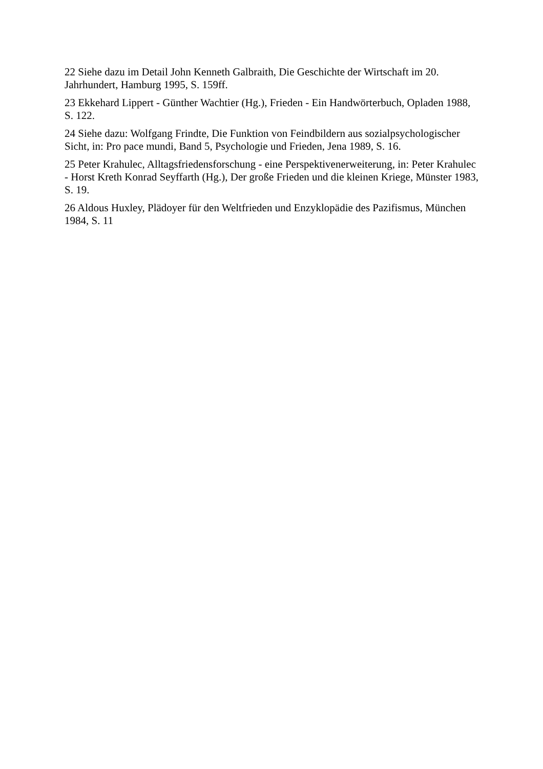22 Siehe dazu im Detail John Kenneth Galbraith, Die Geschichte der Wirtschaft im 20. Jahrhundert, Hamburg 1995, S. 159ff.
23 Ekkehard Lippert - Günther Wachtier (Hg.), Frieden - Ein Handwörterbuch, Opladen 1988, S. 122.
24 Siehe dazu: Wolfgang Frindte, Die Funktion von Feindbildern aus sozialpsychologischer Sicht, in: Pro pace mundi, Band 5, Psychologie und Frieden, Jena 1989, S. 16.
25 Peter Krahulec, Alltagsfriedensforschung - eine Perspektivenerweiterung, in: Peter Krahulec - Horst Kreth Konrad Seyffarth (Hg.), Der große Frieden und die kleinen Kriege, Münster 1983, S. 19.
26 Aldous Huxley, Plädoyer für den Weltfrieden und Enzyklopädie des Pazifismus, München 1984, S. 11